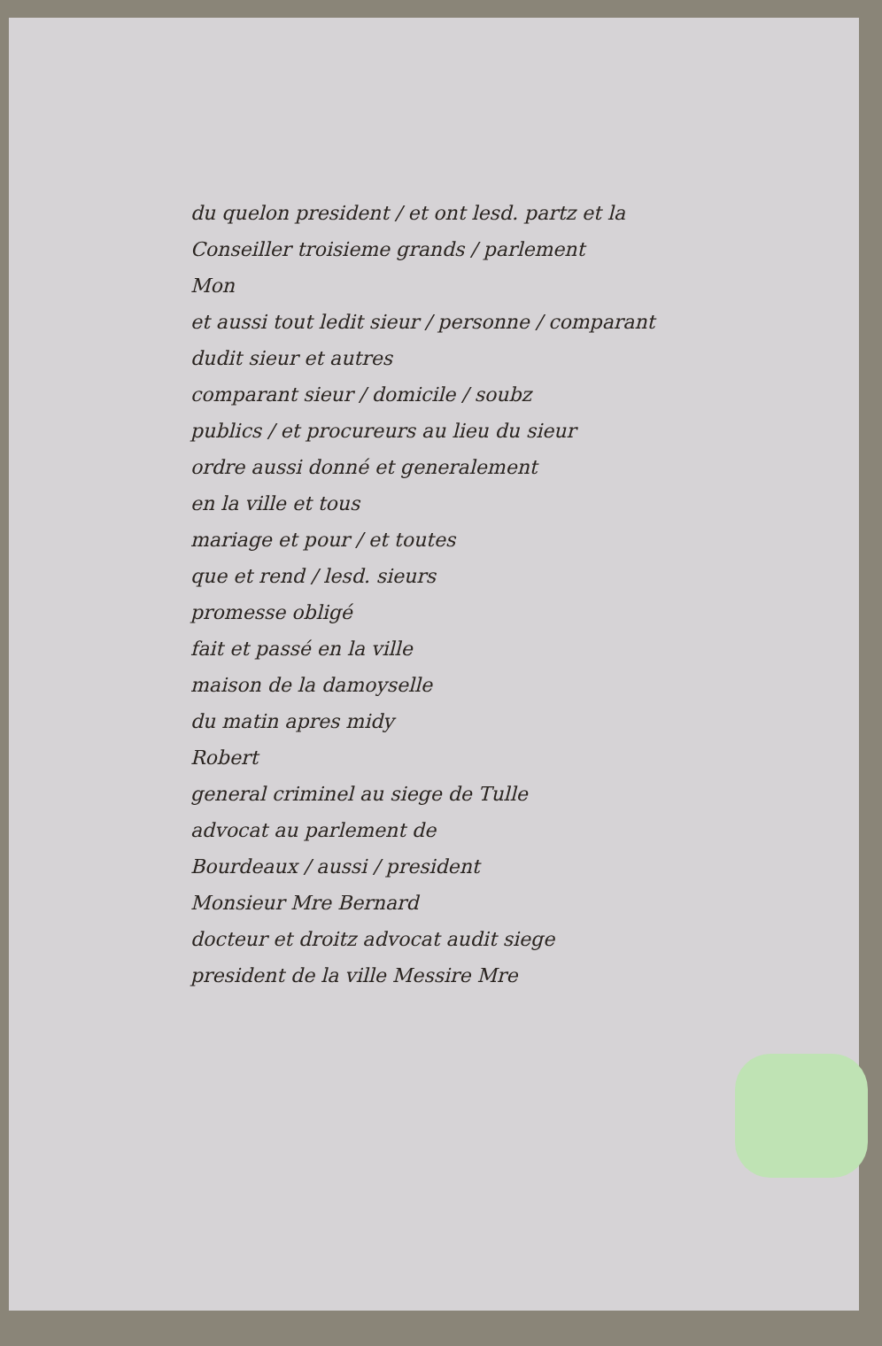du quelon president / et ont lesd. partz et la
Conseiller troisieme grands / parlement
Mon
et aussi tout ledit sieur / personne / comparant
dudit sieur et autres
comparant sieur / domicile / soubz
publics / et procureurs au lieu du sieur
ordre aussi donné et generalement
en la ville et tous
mariage et pour / et toutes
que et rend / lesd. sieurs
promesse obligé
fait et passé en la ville
maison de la damoyselle
du matin apres midy
Robert
general criminel au siege de Tulle
advocat au parlement de
Bourdeaux / aussi / president
Monsieur Mre Bernard
docteur et droitz advocat audit siege
president de la ville Messire Mre